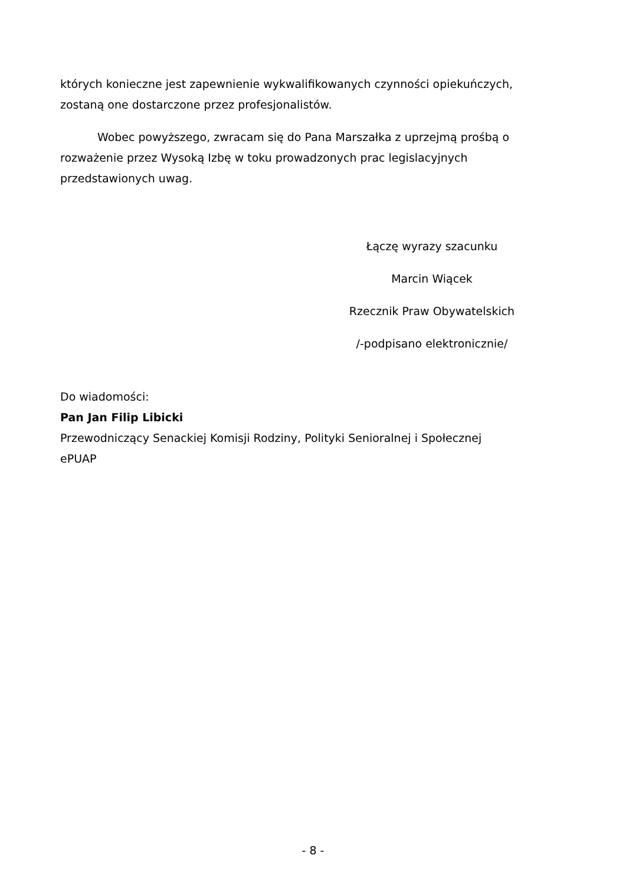których konieczne jest zapewnienie wykwalifikowanych czynności opiekuńczych, zostaną one dostarczone przez profesjonalistów.
Wobec powyższego, zwracam się do Pana Marszałka z uprzejmą prośbą o rozważenie przez Wysoką Izbę w toku prowadzonych prac legislacyjnych przedstawionych uwag.
Łączę wyrazy szacunku
Marcin Wiącek
Rzecznik Praw Obywatelskich
/-podpisano elektronicznie/
Do wiadomości:
Pan Jan Filip Libicki
Przewodniczący Senackiej Komisji Rodziny, Polityki Senioralnej i Społecznej
ePUAP
- 8 -